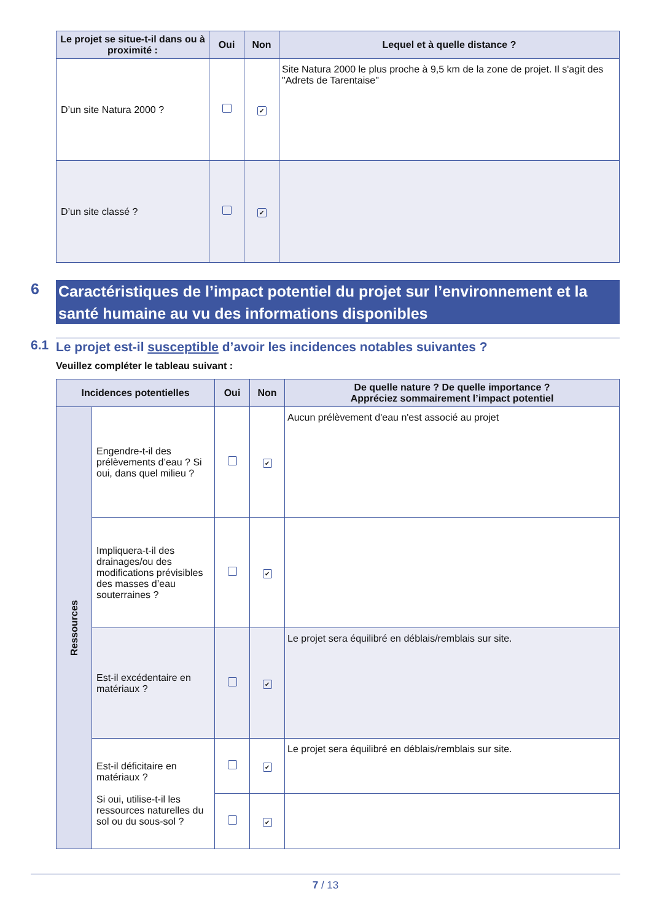| Le projet se situe-t-il dans ou à proximité : | Oui | Non | Lequel et à quelle distance ? |
| --- | --- | --- | --- |
| D’un site Natura 2000 ? | | ✔ | Site Natura 2000 le plus proche à 9,5 km de la zone de projet. Il s'agit des "Adrets de Tarentaise" |
| D’un site classé ? | | ✔ | |
6 Caractéristiques de l’impact potentiel du projet sur l’environnement et la santé humaine au vu des informations disponibles
6.1 Le projet est-il susceptible d’avoir les incidences notables suivantes ?
Veuillez compléter le tableau suivant :
| Incidences potentielles | | Oui | Non | De quelle nature ? De quelle importance ? Appréciez sommairement l’impact potentiel |
| --- | --- | --- | --- | --- |
| Ressources | Engendre-t-il des prélèvements d’eau ? Si oui, dans quel milieu ? | | ✔ | Aucun prélèvement d'eau n'est associé au projet |
| | Impliquera-t-il des drainages/ou des modifications prévisibles des masses d’eau souterraines ? | | ✔ | |
| | Est-il excédentaire en matériaux ? | | ✔ | Le projet sera équilibré en déblais/remblais sur site. |
| | Est-il déficitaire en matériaux ? Si oui, utilise-t-il les ressources naturelles du sol ou du sous-sol ? | | ✔ | Le projet sera équilibré en déblais/remblais sur site. |
| | | | ✔ | |
7 / 13